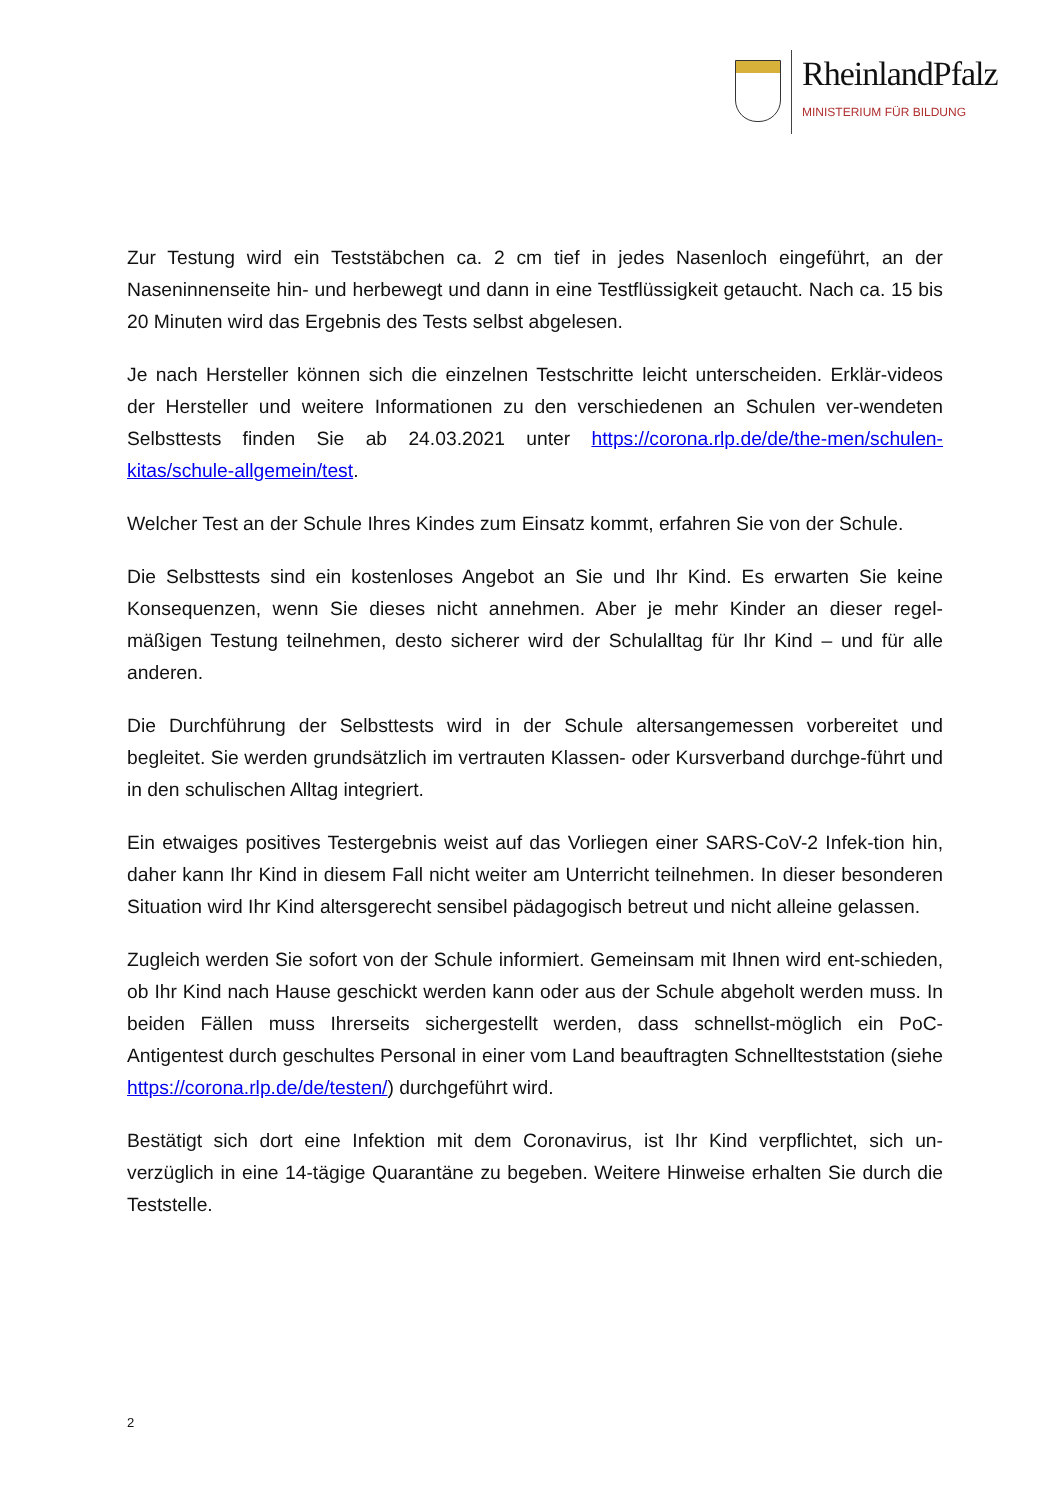RheinlandPfalz
MINISTERIUM FÜR BILDUNG
Zur Testung wird ein Teststäbchen ca. 2 cm tief in jedes Nasenloch eingeführt, an der Naseninnenseite hin- und herbewegt und dann in eine Testflüssigkeit getaucht. Nach ca. 15 bis 20 Minuten wird das Ergebnis des Tests selbst abgelesen.
Je nach Hersteller können sich die einzelnen Testschritte leicht unterscheiden. Erklär-videos der Hersteller und weitere Informationen zu den verschiedenen an Schulen ver-wendeten Selbsttests finden Sie ab 24.03.2021 unter https://corona.rlp.de/de/the-men/schulen-kitas/schule-allgemein/test.
Welcher Test an der Schule Ihres Kindes zum Einsatz kommt, erfahren Sie von der Schule.
Die Selbsttests sind ein kostenloses Angebot an Sie und Ihr Kind. Es erwarten Sie keine Konsequenzen, wenn Sie dieses nicht annehmen. Aber je mehr Kinder an dieser regel-mäßigen Testung teilnehmen, desto sicherer wird der Schulalltag für Ihr Kind – und für alle anderen.
Die Durchführung der Selbsttests wird in der Schule altersangemessen vorbereitet und begleitet. Sie werden grundsätzlich im vertrauten Klassen- oder Kursverband durchge-führt und in den schulischen Alltag integriert.
Ein etwaiges positives Testergebnis weist auf das Vorliegen einer SARS-CoV-2 Infek-tion hin, daher kann Ihr Kind in diesem Fall nicht weiter am Unterricht teilnehmen. In dieser besonderen Situation wird Ihr Kind altersgerecht sensibel pädagogisch betreut und nicht alleine gelassen.
Zugleich werden Sie sofort von der Schule informiert. Gemeinsam mit Ihnen wird ent-schieden, ob Ihr Kind nach Hause geschickt werden kann oder aus der Schule abgeholt werden muss. In beiden Fällen muss Ihrerseits sichergestellt werden, dass schnellst-möglich ein PoC-Antigentest durch geschultes Personal in einer vom Land beauftragten Schnellteststation (siehe https://corona.rlp.de/de/testen/) durchgeführt wird.
Bestätigt sich dort eine Infektion mit dem Coronavirus, ist Ihr Kind verpflichtet, sich un-verzüglich in eine 14-tägige Quarantäne zu begeben. Weitere Hinweise erhalten Sie durch die Teststelle.
2